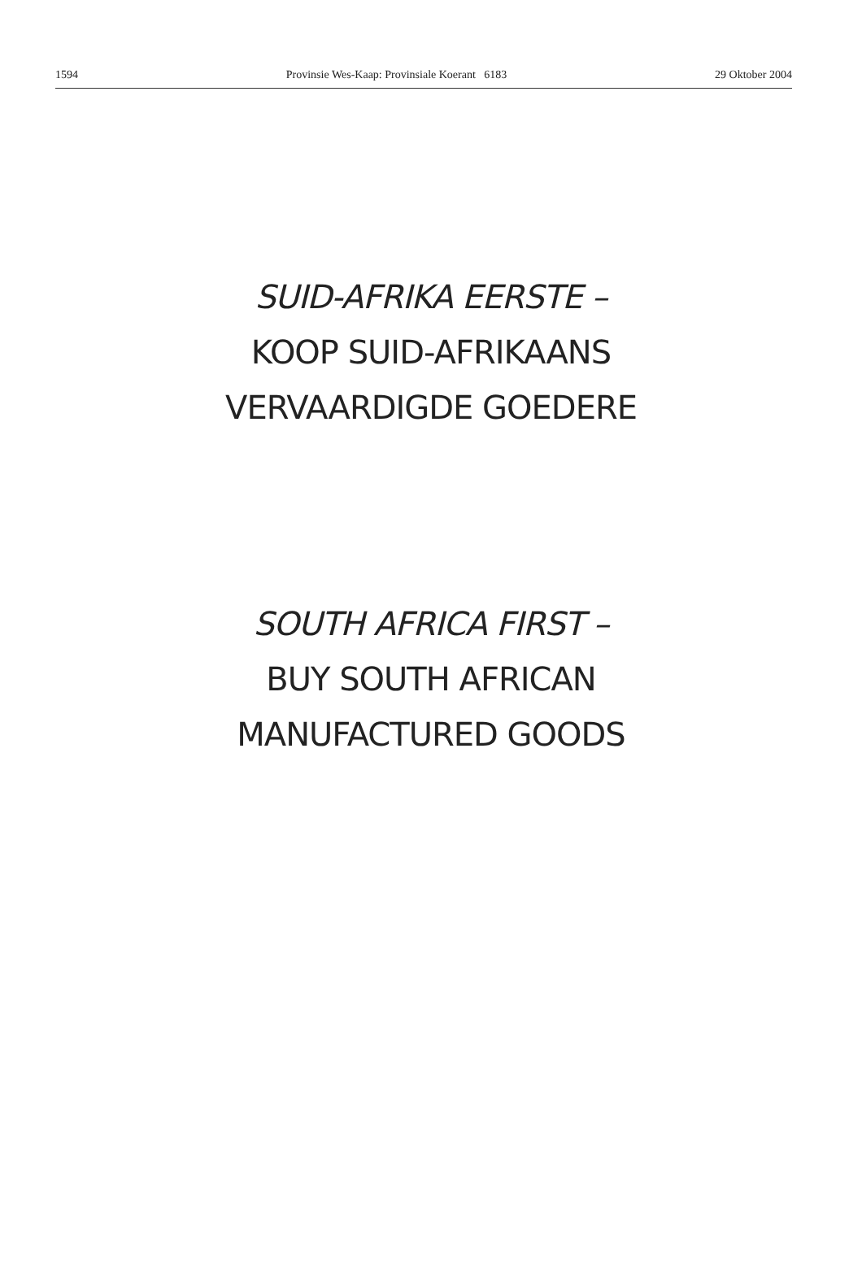1594 Provinsie Wes-Kaap: Provinsiale Koerant 6183 29 Oktober 2004
SUID-AFRIKA EERSTE –
KOOP SUID-AFRIKAANS
VERVAARDIGDE GOEDERE
SOUTH AFRICA FIRST –
BUY SOUTH AFRICAN
MANUFACTURED GOODS